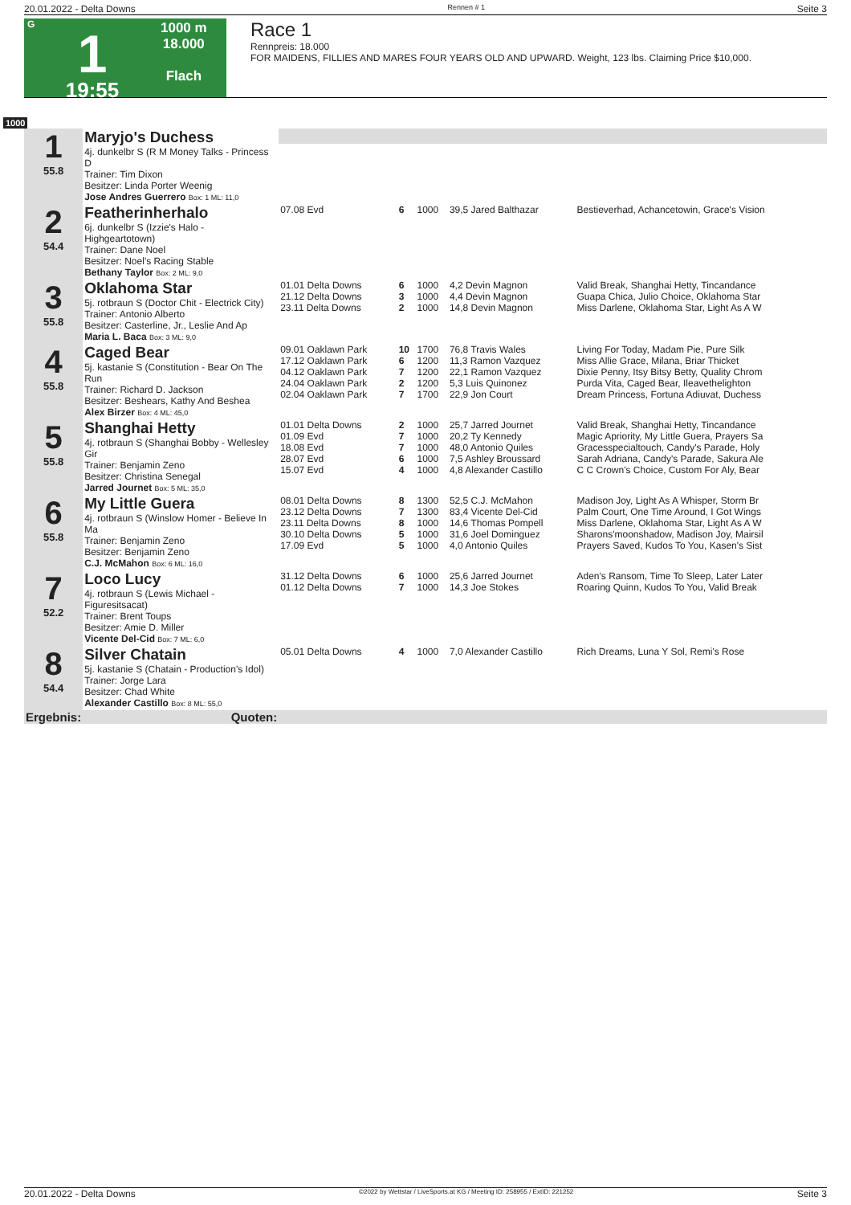20.01.2022 - Delta Downs Rennen # 1 Seite 3
G
1
19:55
1000 m
18.000
Flach
Race 1
Rennpreis: 18.000
FOR MAIDENS, FILLIES AND MARES FOUR YEARS OLD AND UPWARD. Weight, 123 lbs. Claiming Price $10,000.
1000
| 1 55.8 | Maryjo's Duchess 4j. dunkelbr S (R M Money Talks - Princess D Trainer: Tim Dixon Besitzer: Linda Porter Weenig | | | | | |
| | Jose Andres Guerrero Box: 1 ML: 11,0 | | | | | |
| 2 54.4 | Featherinherhalo 6j. dunkelbr S (Izzie's Halo - Highgeartotown) Trainer: Dane Noel Besitzer: Noel's Racing Stable | 07.08 Evd | 6 | 1000 | 39,5 Jared Balthazar | Bestieverhad, Achancetowin, Grace's Vision |
| | Bethany Taylor Box: 2 ML: 9,0 | | | | | |
| 3 55.8 | Oklahoma Star 5j. rotbraun S (Doctor Chit - Electrick City) Trainer: Antonio Alberto Besitzer: Casterline, Jr., Leslie And Ap | 01.01 Delta Downs 21.12 Delta Downs 23.11 Delta Downs | 6 3 2 | 1000 1000 1000 | 4,2 Devin Magnon 4,4 Devin Magnon 14,8 Devin Magnon | Valid Break, Shanghai Hetty, Tincandance Guapa Chica, Julio Choice, Oklahoma Star Miss Darlene, Oklahoma Star, Light As A W |
| | Maria L. Baca Box: 3 ML: 9,0 | | | | | |
| 4 55.8 | Caged Bear 5j. kastanie S (Constitution - Bear On The Run Trainer: Richard D. Jackson Besitzer: Beshears, Kathy And Beshea | 09.01 Oaklawn Park 17.12 Oaklawn Park 04.12 Oaklawn Park 24.04 Oaklawn Park 02.04 Oaklawn Park | 10 6 7 2 7 | 1700 1200 1200 1200 1700 | 76,8 Travis Wales 11,3 Ramon Vazquez 22,1 Ramon Vazquez 5,3 Luis Quinonez 22,9 Jon Court | Living For Today, Madam Pie, Pure Silk Miss Allie Grace, Milana, Briar Thicket Dixie Penny, Itsy Bitsy Betty, Quality Chrom Purda Vita, Caged Bear, Ileavethelighton Dream Princess, Fortuna Adiuvat, Duchess |
| | Alex Birzer Box: 4 ML: 45,0 | | | | | |
| 5 55.8 | Shanghai Hetty 4j. rotbraun S (Shanghai Bobby - Wellesley Gir Trainer: Benjamin Zeno Besitzer: Christina Senegal | 01.01 Delta Downs 01.09 Evd 18.08 Evd 28.07 Evd 15.07 Evd | 2 7 7 6 4 | 1000 1000 1000 1000 1000 | 25,7 Jarred Journet 20,2 Ty Kennedy 48,0 Antonio Quiles 7,5 Ashley Broussard 4,8 Alexander Castillo | Valid Break, Shanghai Hetty, Tincandance Magic Apriority, My Little Guera, Prayers Sa Gracesspecialtouch, Candy's Parade, Holy Sarah Adriana, Candy's Parade, Sakura Ale C C Crown's Choice, Custom For Aly, Bear |
| | Jarred Journet Box: 5 ML: 35,0 | | | | | |
| 6 55.8 | My Little Guera 4j. rotbraun S (Winslow Homer - Believe In Ma Trainer: Benjamin Zeno Besitzer: Benjamin Zeno | 08.01 Delta Downs 23.12 Delta Downs 23.11 Delta Downs 30.10 Delta Downs 17.09 Evd | 8 7 8 5 5 | 1300 1300 1000 1000 1000 | 52,5 C.J. McMahon 83,4 Vicente Del-Cid 14,6 Thomas Pompell 31,6 Joel Dominguez 4,0 Antonio Quiles | Madison Joy, Light As A Whisper, Storm Br Palm Court, One Time Around, I Got Wings Miss Darlene, Oklahoma Star, Light As A W Sharons'moonshadow, Madison Joy, Mairsil Prayers Saved, Kudos To You, Kasen's Sist |
| | C.J. McMahon Box: 6 ML: 16,0 | | | | | |
| 7 52.2 | Loco Lucy 4j. rotbraun S (Lewis Michael - Figuresitsacat) Trainer: Brent Toups Besitzer: Amie D. Miller | 31.12 Delta Downs 01.12 Delta Downs | 6 7 | 1000 1000 | 25,6 Jarred Journet 14,3 Joe Stokes | Aden's Ransom, Time To Sleep, Later Later Roaring Quinn, Kudos To You, Valid Break |
| | Vicente Del-Cid Box: 7 ML: 6,0 | | | | | |
| 8 54.4 | Silver Chatain 5j. kastanie S (Chatain - Production's Idol) Trainer: Jorge Lara Besitzer: Chad White | 05.01 Delta Downs | 4 | 1000 | 7,0 Alexander Castillo | Rich Dreams, Luna Y Sol, Remi's Rose |
| | Alexander Castillo Box: 8 ML: 55,0 | | | | | |
| Ergebnis: | Quoten: | | | | | |
20.01.2022 - Delta Downs ©2022 by Wettstar / LiveSports.at KG / Meeting ID: 258955 / ExtID: 221252 Seite 3